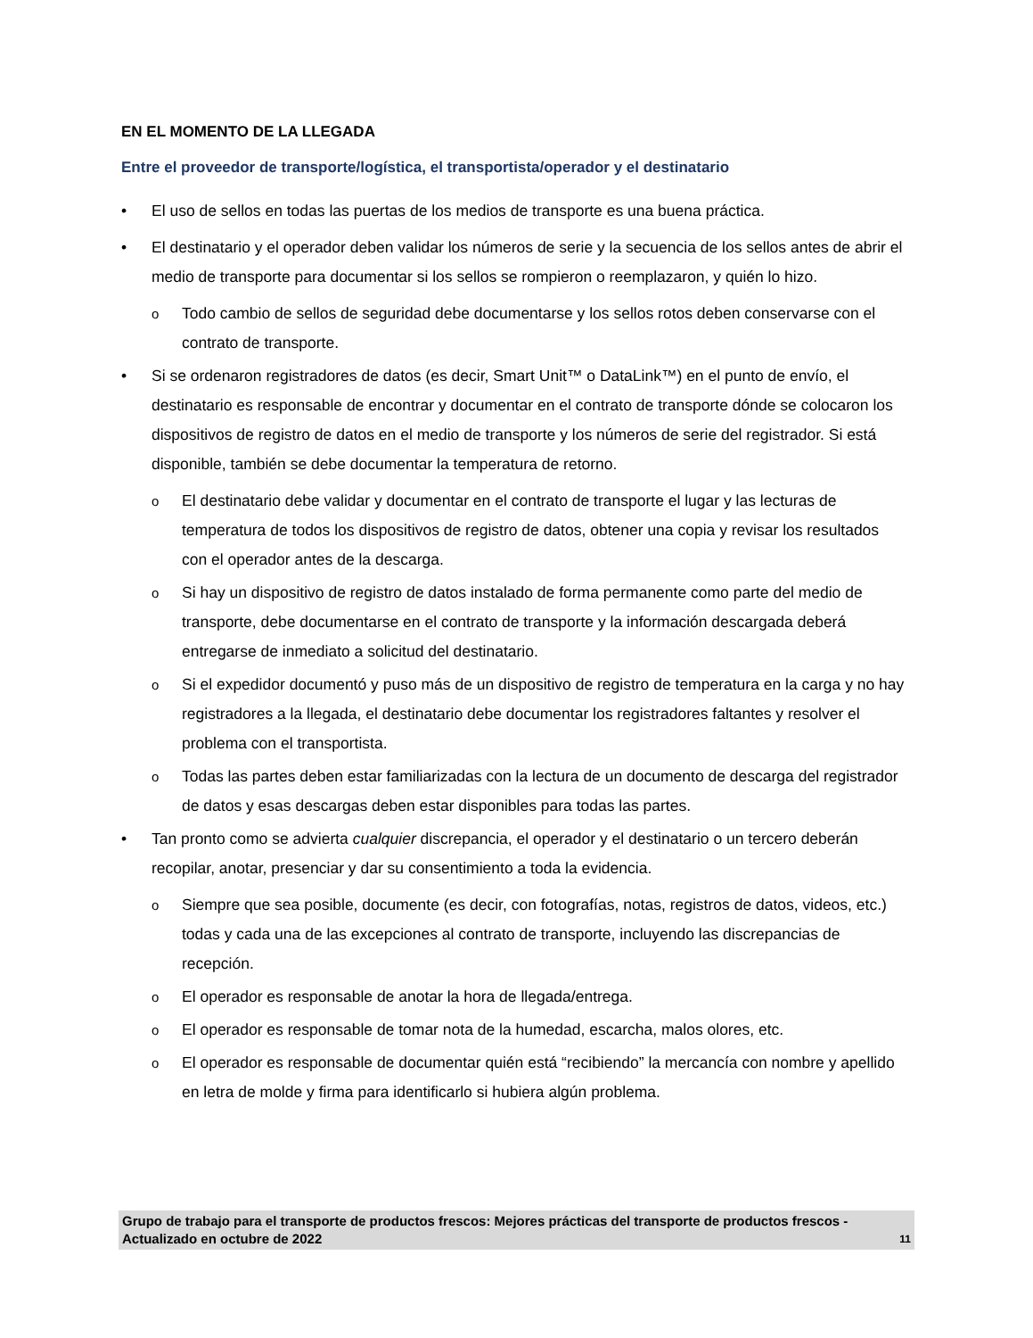EN EL MOMENTO DE LA LLEGADA
Entre el proveedor de transporte/logística, el transportista/operador y el destinatario
El uso de sellos en todas las puertas de los medios de transporte es una buena práctica.
El destinatario y el operador deben validar los números de serie y la secuencia de los sellos antes de abrir el medio de transporte para documentar si los sellos se rompieron o reemplazaron, y quién lo hizo.
Todo cambio de sellos de seguridad debe documentarse y los sellos rotos deben conservarse con el contrato de transporte.
Si se ordenaron registradores de datos (es decir, Smart Unit™ o DataLink™) en el punto de envío, el destinatario es responsable de encontrar y documentar en el contrato de transporte dónde se colocaron los dispositivos de registro de datos en el medio de transporte y los números de serie del registrador. Si está disponible, también se debe documentar la temperatura de retorno.
El destinatario debe validar y documentar en el contrato de transporte el lugar y las lecturas de temperatura de todos los dispositivos de registro de datos, obtener una copia y revisar los resultados con el operador antes de la descarga.
Si hay un dispositivo de registro de datos instalado de forma permanente como parte del medio de transporte, debe documentarse en el contrato de transporte y la información descargada deberá entregarse de inmediato a solicitud del destinatario.
Si el expedidor documentó y puso más de un dispositivo de registro de temperatura en la carga y no hay registradores a la llegada, el destinatario debe documentar los registradores faltantes y resolver el problema con el transportista.
Todas las partes deben estar familiarizadas con la lectura de un documento de descarga del registrador de datos y esas descargas deben estar disponibles para todas las partes.
Tan pronto como se advierta cualquier discrepancia, el operador y el destinatario o un tercero deberán recopilar, anotar, presenciar y dar su consentimiento a toda la evidencia.
Siempre que sea posible, documente (es decir, con fotografías, notas, registros de datos, videos, etc.) todas y cada una de las excepciones al contrato de transporte, incluyendo las discrepancias de recepción.
El operador es responsable de anotar la hora de llegada/entrega.
El operador es responsable de tomar nota de la humedad, escarcha, malos olores, etc.
El operador es responsable de documentar quién está “recibiendo” la mercancía con nombre y apellido en letra de molde y firma para identificarlo si hubiera algún problema.
Grupo de trabajo para el transporte de productos frescos: Mejores prácticas del transporte de productos frescos - Actualizado en octubre de 2022 11